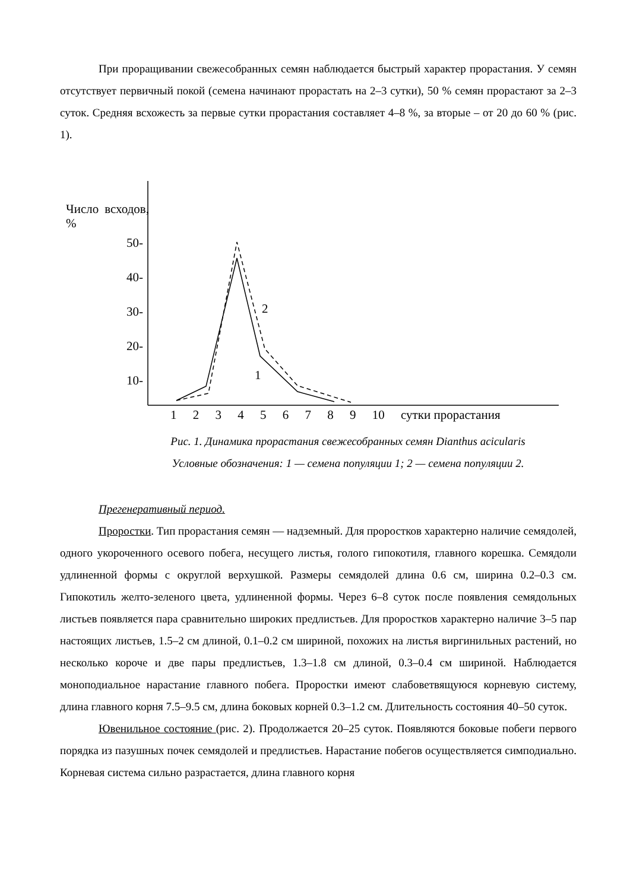При проращивании свежесобранных семян наблюдается быстрый характер прорастания. У семян отсутствует первичный покой (семена начинают прорастать на 2–3 сутки), 50 % семян прорастают за 2–3 суток. Средняя всхожесть за первые сутки прорастания составляет 4–8 %, за вторые – от 20 до 60 % (рис. 1).
Число всходов, %
50-
40-
30-
20-
10-
2
1
1 2 3 4 5 6 7 8 9 10 сутки прорастания
Рис. 1. Динамика прорастания свежесобранных семян Dianthus acicularis
Условные обозначения: 1 — семена популяции 1; 2 — семена популяции 2.
Прегенеративный период.
Проростки. Тип прорастания семян — надземный. Для проростков характерно наличие семядолей, одного укороченного осевого побега, несущего листья, голого гипокотиля, главного корешка. Семядоли удлиненной формы с округлой верхушкой. Размеры семядолей длина 0.6 см, ширина 0.2–0.3 см. Гипокотиль желто-зеленого цвета, удлиненной формы. Через 6–8 суток после появления семядольных листьев появляется пара сравнительно широких предлистьев. Для проростков характерно наличие 3–5 пар настоящих листьев, 1.5–2 см длиной, 0.1–0.2 см шириной, похожих на листья виргинильных растений, но несколько короче и две пары предлистьев, 1.3–1.8 см длиной, 0.3–0.4 см шириной. Наблюдается моноподиальное нарастание главного побега. Проростки имеют слабоветвящуюся корневую систему, длина главного корня 7.5–9.5 см, длина боковых корней 0.3–1.2 см. Длительность состояния 40–50 суток.
Ювенильное состояние (рис. 2). Продолжается 20–25 суток. Появляются боковые побеги первого порядка из пазушных почек семядолей и предлистьев. Нарастание побегов осуществляется симподиально. Корневая система сильно разрастается, длина главного корня